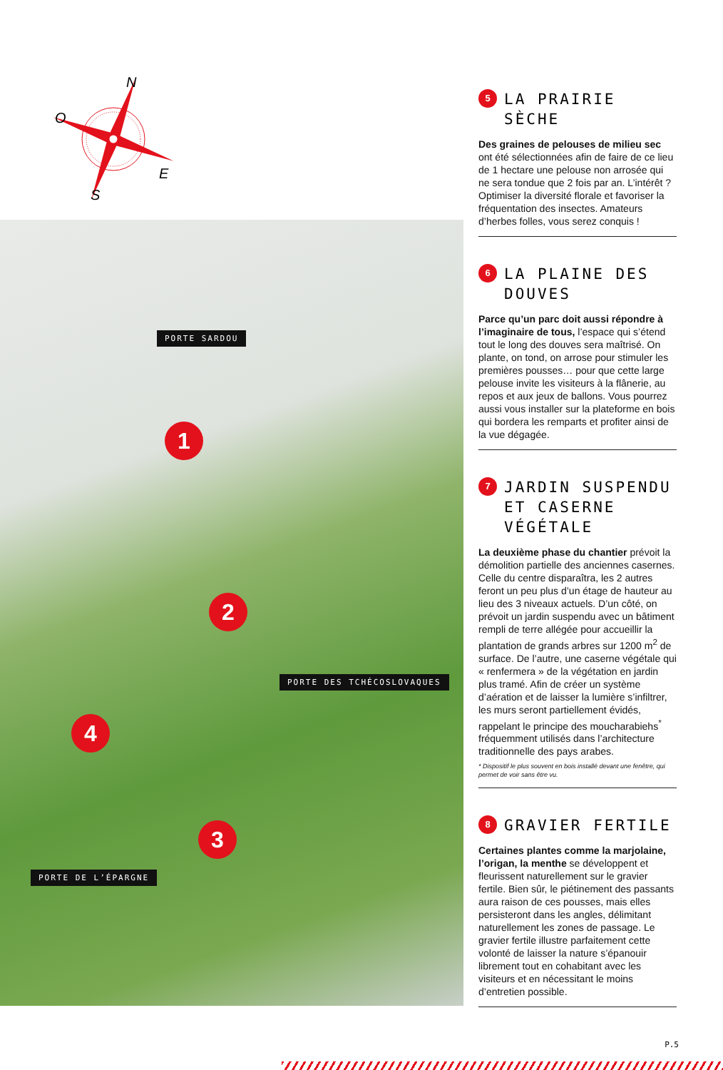N
O
E
S
PORTE SARDOU
1
2
PORTE DES TCHÉCOSLOVAQUES
4
3
PORTE DE L’ÉPARGNE
5 LA PRAIRIE SÈCHE
Des graines de pelouses de milieu sec ont été sélectionnées afin de faire de ce lieu de 1 hectare une pelouse non arrosée qui ne sera tondue que 2 fois par an. L’intérêt ? Optimiser la diversité florale et favoriser la fréquentation des insectes. Amateurs d’herbes folles, vous serez conquis !
6 LA PLAINE DES DOUVES
Parce qu’un parc doit aussi répondre à l’imaginaire de tous, l’espace qui s’étend tout le long des douves sera maîtrisé. On plante, on tond, on arrose pour stimuler les premières pousses… pour que cette large pelouse invite les visiteurs à la flânerie, au repos et aux jeux de ballons. Vous pourrez aussi vous installer sur la plateforme en bois qui bordera les remparts et profiter ainsi de la vue dégagée.
7 JARDIN SUSPENDU ET CASERNE VÉGÉTALE
La deuxième phase du chantier prévoit la démolition partielle des anciennes casernes. Celle du centre disparaîtra, les 2 autres feront un peu plus d’un étage de hauteur au lieu des 3 niveaux actuels. D’un côté, on prévoit un jardin suspendu avec un bâtiment rempli de terre allégée pour accueillir la plantation de grands arbres sur 1200 m<sup>2</sup> de surface. De l’autre, une caserne végétale qui « renfermera » de la végétation en jardin plus tramé. Afin de créer un système d’aération et de laisser la lumière s’infiltrer, les murs seront partiellement évidés, rappelant le principe des moucharabiehs<sup>*</sup> fréquemment utilisés dans l’architecture traditionnelle des pays arabes.
* Dispositif le plus souvent en bois installé devant une fenêtre, qui permet de voir sans être vu.
8 GRAVIER FERTILE
Certaines plantes comme la marjolaine, l’origan, la menthe se développent et fleurissent naturellement sur le gravier fertile. Bien sûr, le piétinement des passants aura raison de ces pousses, mais elles persisteront dans les angles, délimitant naturellement les zones de passage. Le gravier fertile illustre parfaitement cette volonté de laisser la nature s’épanouir librement tout en cohabitant avec les visiteurs et en nécessitant le moins d’entretien possible.
P.5